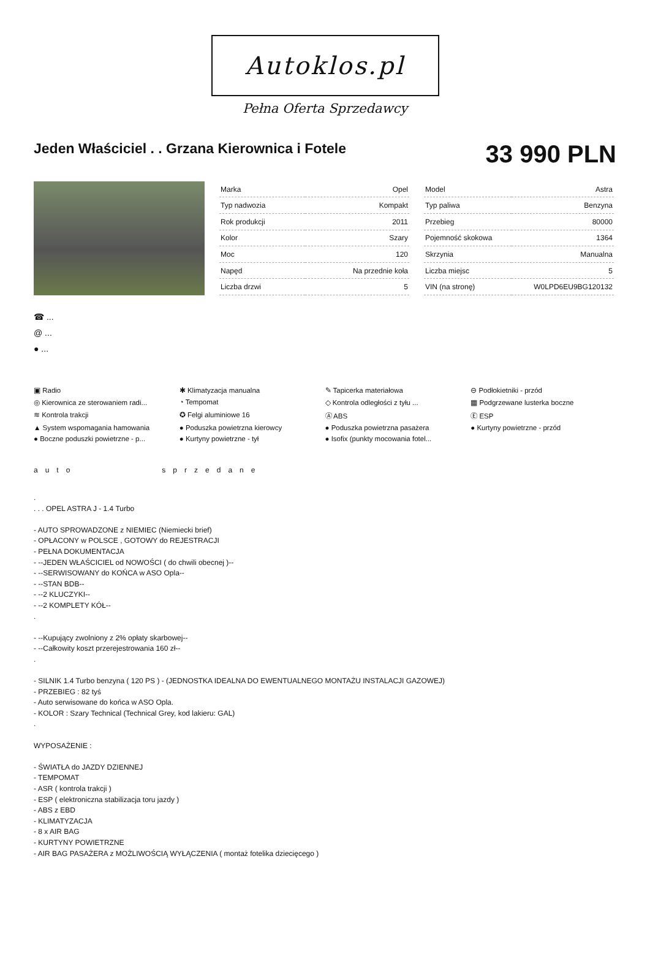Autoklos.pl
Pełna Oferta Sprzedawcy
Jeden Właściciel . . Grzana Kierownica i Fotele
33 990 PLN
| Marka | Opel |
| Typ nadwozia | Kompakt |
| Rok produkcji | 2011 |
| Kolor | Szary |
| Moc | 120 |
| Napęd | Na przednie koła |
| Liczba drzwi | 5 |
| Model | Astra |
| Typ paliwa | Benzyna |
| Przebieg | 80000 |
| Pojemność skokowa | 1364 |
| Skrzynia | Manualna |
| Liczba miejsc | 5 |
| VIN (na stronę) | W0LPD6EU9BG120132 |
☎ ...
@ ...
● ...
▣ Radio
✱ Klimatyzacja manualna
✎ Tapicerka materiałowa
⊖ Podłokietniki - przód
◎ Kierownica ze sterowaniem radi...
◔ Tempomat
◇ Kontrola odległości z tyłu ...
▦ Podgrzewane lusterka boczne
≋ Kontrola trakcji
✪ Felgi aluminiowe 16
Ⓐ ABS
Ⓔ ESP
▲ System wspomagania hamowania
● Poduszka powietrzna kierowcy
● Poduszka powietrzna pasażera
● Kurtyny powietrzne - przód
● Boczne poduszki powietrzne - p...
● Kurtyny powietrzne - tył
● Isofix (punkty mocowania fotel...
auto sprzedane
. . . . OPEL ASTRA J - 1.4 Turbo - AUTO SPROWADZONE z NIEMIEC (Niemiecki brief) - OPŁACONY w POLSCE , GOTOWY do REJESTRACJI - PEŁNA DOKUMENTACJA - --JEDEN WŁAŚCICIEL od NOWOŚCI ( do chwili obecnej )-- - --SERWISOWANY do KOŃCA w ASO Opla-- - --STAN BDB-- - --2 KLUCZYKI-- - --2 KOMPLETY KÓŁ-- . - --Kupujący zwolniony z 2% opłaty skarbowej-- - --Całkowity koszt przerejestrowania 160 zł-- . - SILNIK 1.4 Turbo benzyna ( 120 PS ) - (JEDNOSTKA IDEALNA DO EWENTUALNEGO MONTAŻU INSTALACJI GAZOWEJ) - PRZEBIEG : 82 tyś - Auto serwisowane do końca w ASO Opla. - KOLOR : Szary Technical (Technical Grey, kod lakieru: GAL) . WYPOSAŻENIE : - ŚWIATŁA do JAZDY DZIENNEJ - TEMPOMAT - ASR ( kontrola trakcji ) - ESP ( elektroniczna stabilizacja toru jazdy ) - ABS z EBD - KLIMATYZACJA - 8 x AIR BAG - KURTYNY POWIETRZNE - AIR BAG PASAŻERA z MOŻLIWOŚCIĄ WYŁĄCZENIA ( montaż fotelika dziecięcego )